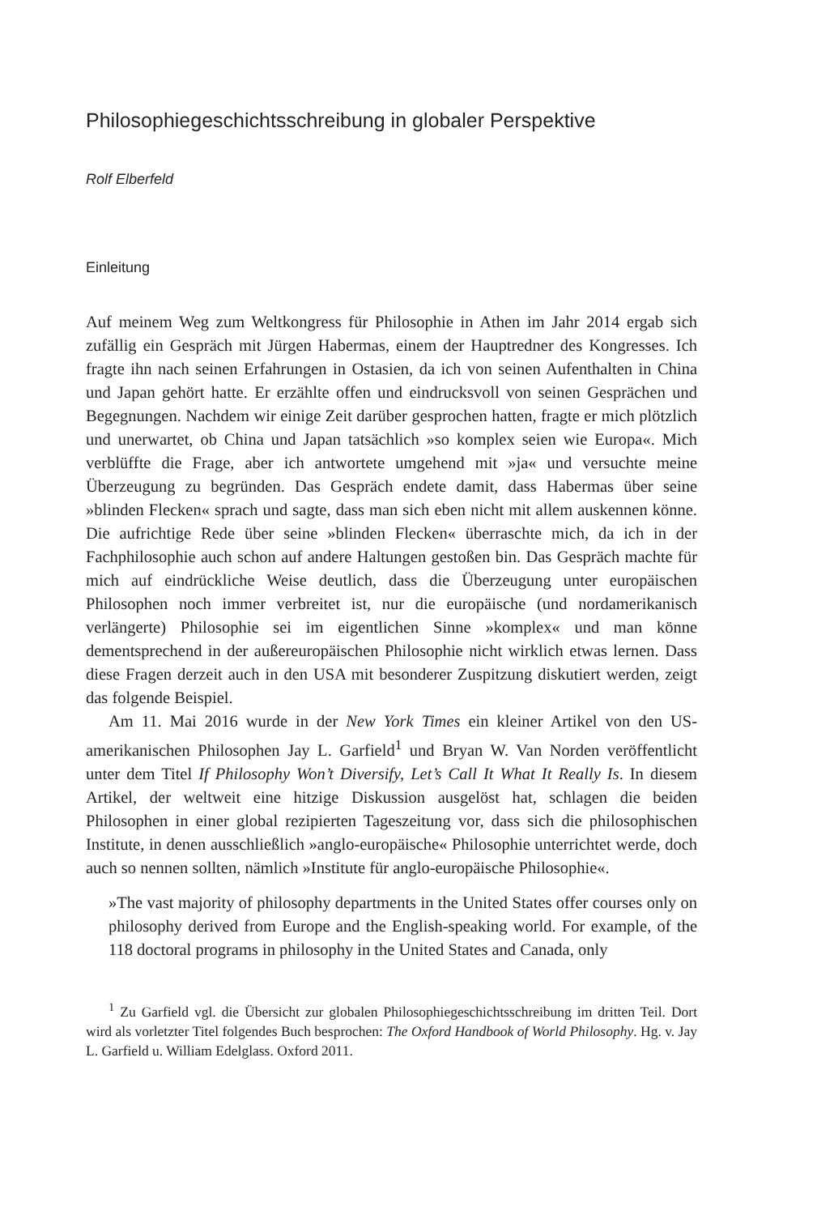Philosophiegeschichtsschreibung in globaler Perspektive
Rolf Elberfeld
Einleitung
Auf meinem Weg zum Weltkongress für Philosophie in Athen im Jahr 2014 ergab sich zufällig ein Gespräch mit Jürgen Habermas, einem der Hauptredner des Kongresses. Ich fragte ihn nach seinen Erfahrungen in Ostasien, da ich von seinen Aufenthalten in China und Japan gehört hatte. Er erzählte offen und eindrucksvoll von seinen Gesprächen und Begegnungen. Nachdem wir einige Zeit darüber gesprochen hatten, fragte er mich plötzlich und unerwartet, ob China und Japan tatsächlich »so komplex seien wie Europa«. Mich verblüffte die Frage, aber ich antwortete umgehend mit »ja« und versuchte meine Überzeugung zu begründen. Das Gespräch endete damit, dass Habermas über seine »blinden Flecken« sprach und sagte, dass man sich eben nicht mit allem auskennen könne. Die aufrichtige Rede über seine »blinden Flecken« überraschte mich, da ich in der Fachphilosophie auch schon auf andere Haltungen gestoßen bin. Das Gespräch machte für mich auf eindrückliche Weise deutlich, dass die Überzeugung unter europäischen Philosophen noch immer verbreitet ist, nur die europäische (und nordamerikanisch verlängerte) Philosophie sei im eigentlichen Sinne »komplex« und man könne dementsprechend in der außereuropäischen Philosophie nicht wirklich etwas lernen. Dass diese Fragen derzeit auch in den USA mit besonderer Zuspitzung diskutiert werden, zeigt das folgende Beispiel.
Am 11. Mai 2016 wurde in der New York Times ein kleiner Artikel von den US-amerikanischen Philosophen Jay L. Garfield<sup>1</sup> und Bryan W. Van Norden veröffentlicht unter dem Titel If Philosophy Won’t Diversify, Let’s Call It What It Really Is. In diesem Artikel, der weltweit eine hitzige Diskussion ausgelöst hat, schlagen die beiden Philosophen in einer global rezipierten Tageszeitung vor, dass sich die philosophischen Institute, in denen ausschließlich »anglo-europäische« Philosophie unterrichtet werde, doch auch so nennen sollten, nämlich »Institute für anglo-europäische Philosophie«.
»The vast majority of philosophy departments in the United States offer courses only on philosophy derived from Europe and the English-speaking world. For example, of the 118 doctoral programs in philosophy in the United States and Canada, only
<sup>1</sup> Zu Garfield vgl. die Übersicht zur globalen Philosophiegeschichtsschreibung im dritten Teil. Dort wird als vorletzter Titel folgendes Buch besprochen: The Oxford Handbook of World Philosophy. Hg. v. Jay L. Garfield u. William Edelglass. Oxford 2011.